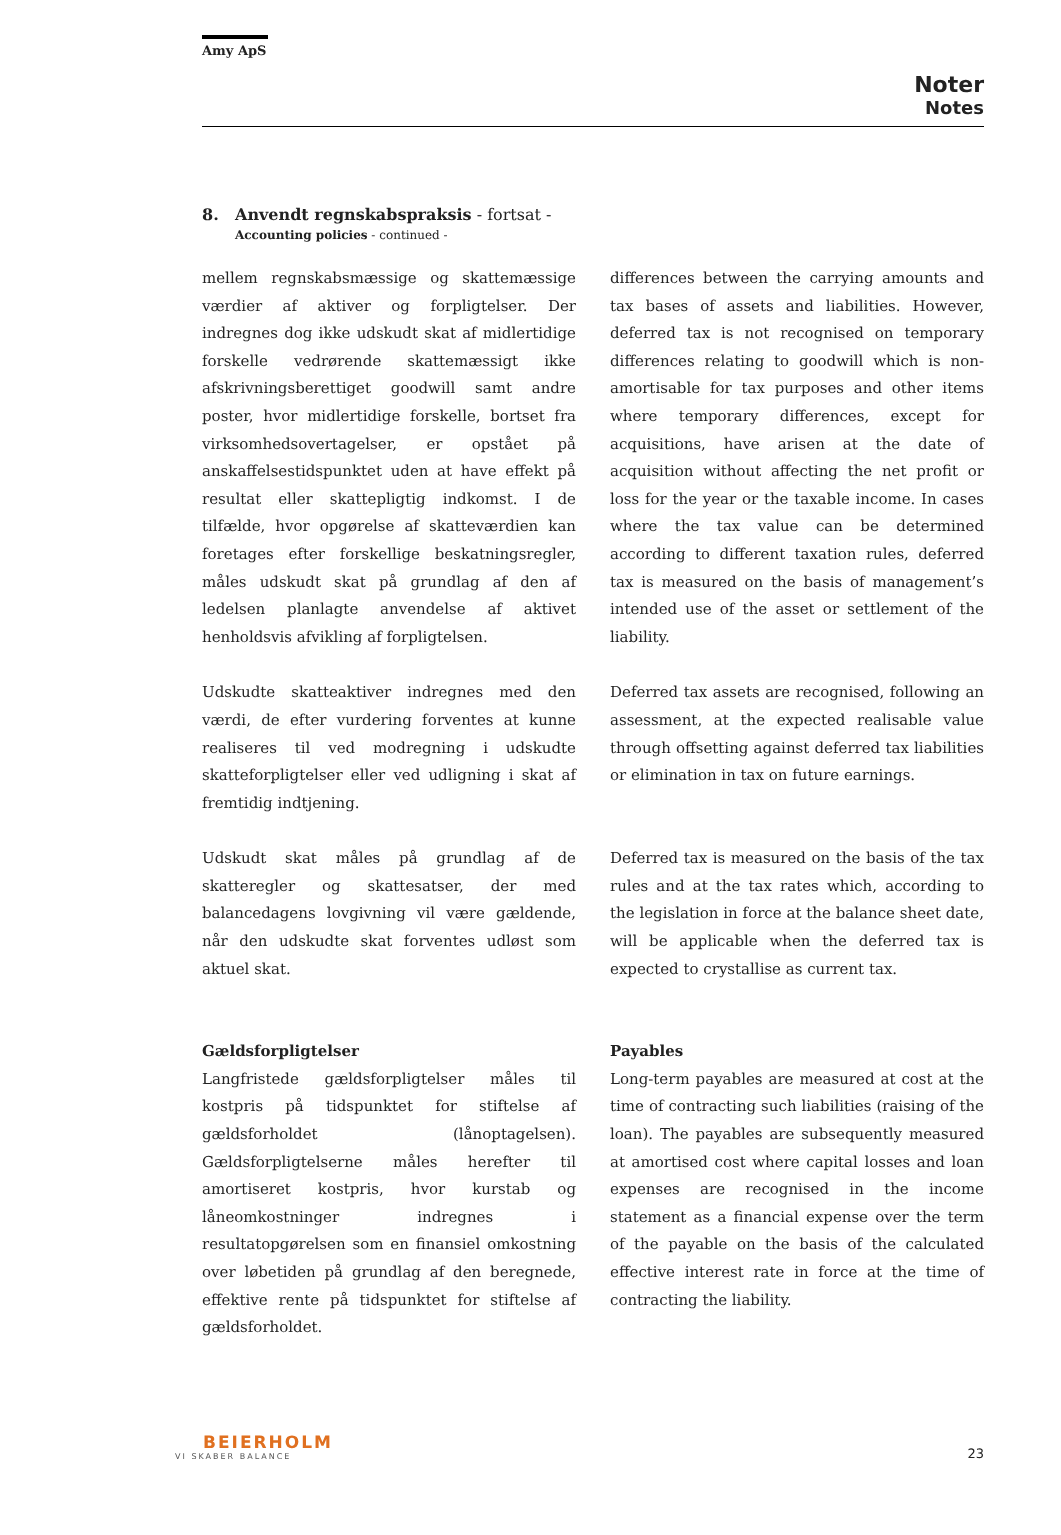Amy ApS
Noter
Notes
8. Anvendt regnskabspraksis - fortsat -
Accounting policies - continued -
mellem regnskabsmæssige og skattemæssige værdier af aktiver og forpligtelser. Der indregnes dog ikke udskudt skat af midlertidige forskelle vedrørende skattemæssigt ikke afskrivningsberettiget goodwill samt andre poster, hvor midlertidige forskelle, bortset fra virksomhedsovertagelser, er opstået på anskaffelsestidspunktet uden at have effekt på resultat eller skattepligtig indkomst. I de tilfælde, hvor opgørelse af skatteværdien kan foretages efter forskellige beskatningsregler, måles udskudt skat på grundlag af den af ledelsen planlagte anvendelse af aktivet henholdsvis afvikling af forpligtelsen.
differences between the carrying amounts and tax bases of assets and liabilities. However, deferred tax is not recognised on temporary differences relating to goodwill which is non-amortisable for tax purposes and other items where temporary differences, except for acquisitions, have arisen at the date of acquisition without affecting the net profit or loss for the year or the taxable income. In cases where the tax value can be determined according to different taxation rules, deferred tax is measured on the basis of management’s intended use of the asset or settlement of the liability.
Udskudte skatteaktiver indregnes med den værdi, de efter vurdering forventes at kunne realiseres til ved modregning i udskudte skatteforpligtelser eller ved udligning i skat af fremtidig indtjening.
Deferred tax assets are recognised, following an assessment, at the expected realisable value through offsetting against deferred tax liabilities or elimination in tax on future earnings.
Udskudt skat måles på grundlag af de skatteregler og skattesatser, der med balancedagens lovgivning vil være gældende, når den udskudte skat forventes udløst som aktuel skat.
Deferred tax is measured on the basis of the tax rules and at the tax rates which, according to the legislation in force at the balance sheet date, will be applicable when the deferred tax is expected to crystallise as current tax.
Gældsforpligtelser
Langfristede gældsforpligtelser måles til kostpris på tidspunktet for stiftelse af gældsforholdet (lånoptagelsen). Gældsforpligtelserne måles herefter til amortiseret kostpris, hvor kurstab og låneomkostninger indregnes i resultatopgørelsen som en finansiel omkostning over løbetiden på grundlag af den beregnede, effektive rente på tidspunktet for stiftelse af gældsforholdet.
Payables
Long-term payables are measured at cost at the time of contracting such liabilities (raising of the loan). The payables are subsequently measured at amortised cost where capital losses and loan expenses are recognised in the income statement as a financial expense over the term of the payable on the basis of the calculated effective interest rate in force at the time of contracting the liability.
BEIERHOLM
VI SKABER BALANCE
23